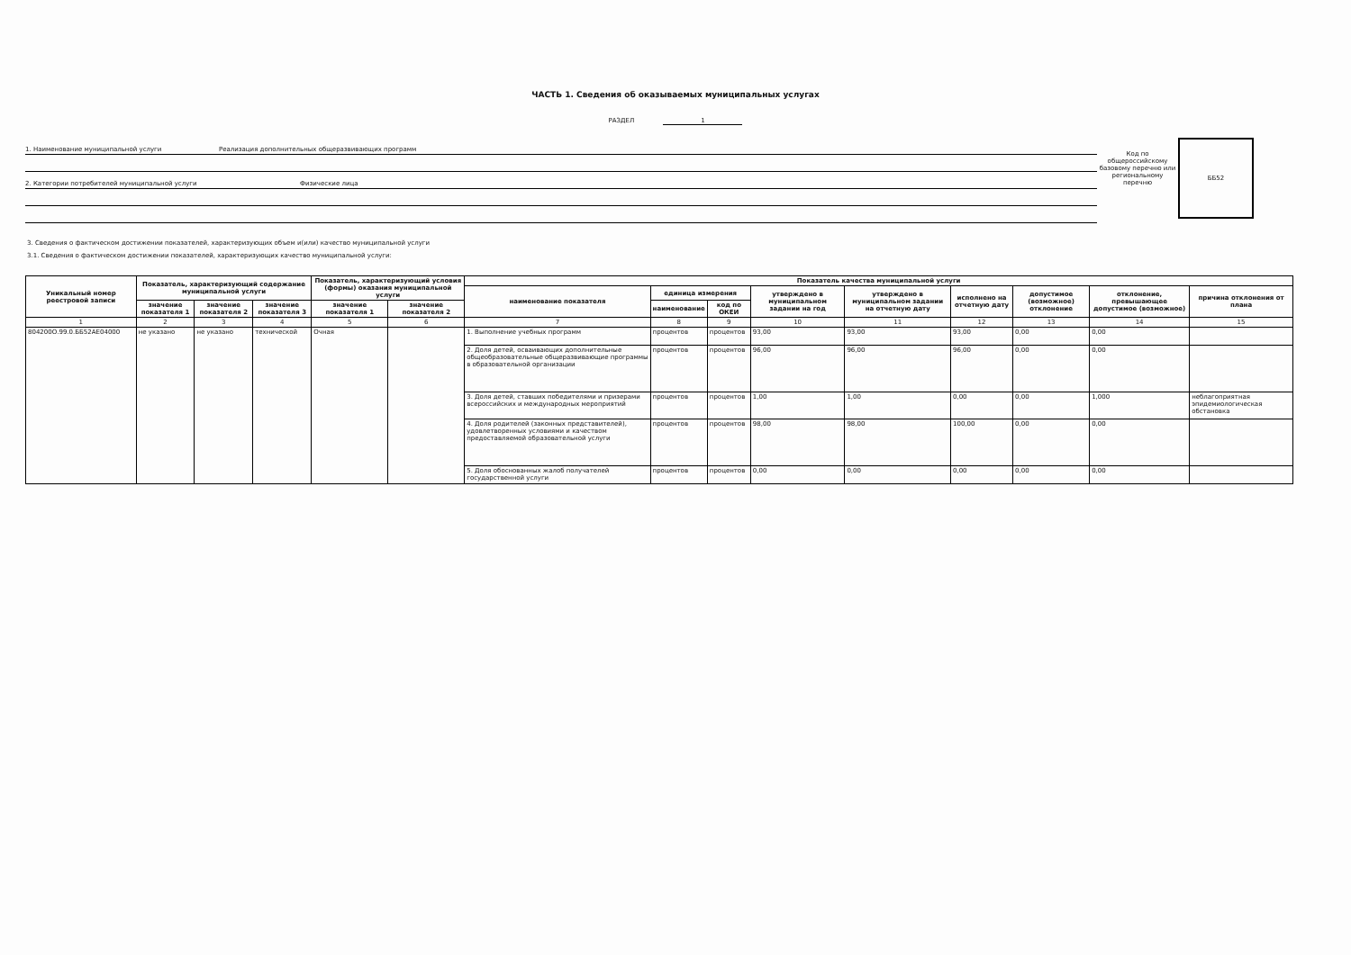ЧАСТЬ 1. Сведения об оказываемых муниципальных услугах
РАЗДЕЛ 1
1. Наименование муниципальной услуги Реализация дополнительных общеразвивающих программ
2. Категории потребителей муниципальной услуги Физические лица
Код по общероссийскому базовому перечню или региональному перечню
ББ52
3. Сведения о фактическом достижении показателей, характеризующих объем и(или) качество муниципальной услуги
3.1. Сведения о фактическом достижении показателей, характеризующих качество муниципальной услуги:
| Уникальный номер реестровой записи | Показатель, характеризующий содержание муниципальной услуги | | | Показатель, характеризующий условия (формы) оказания муниципальной услуги | | Показатель качества муниципальной услуги | | | | | | | | |
| --- | --- | --- | --- | --- | --- | --- | --- | --- | --- | --- | --- | --- | --- | --- |
| | | | | | | наименование показателя | единица измерения | | утверждено в муниципальном задании на год | утверждено в муниципальном задании на отчетную дату | исполнено на отчетную дату | допустимое (возможное) отклонение | отклонение, превышающее допустимое (возможное) | причина отклонения от плана |
| | значение показателя 1 | значение показателя 2 | значение показателя 3 | значение показателя 1 | значение показателя 2 | | наименование | код по ОКЕИ | | | | | | |
| 1 | 2 | 3 | 4 | 5 | 6 | 7 | 8 | 9 | 10 | 11 | 12 | 13 | 14 | 15 |
| 804200О.99.0.ББ52АЕ04000 | не указано | не указано | технической | Очная | | 1. Выполнение учебных программ | процентов | процентов | 93,00 | 93,00 | 93,00 | 0,00 | 0,00 | |
| | | | | | | 2. Доля детей, осваивающих дополнительные общеобразовательные общеразвивающие программы в образовательной организации | процентов | процентов | 96,00 | 96,00 | 96,00 | 0,00 | 0,00 | |
| | | | | | | 3. Доля детей, ставших победителями и призерами всероссийских и международных мероприятий | процентов | процентов | 1,00 | 1,00 | 0,00 | 0,00 | 1,000 | неблагоприятная эпидемиологическая обстановка |
| | | | | | | 4. Доля родителей (законных представителей), удовлетворенных условиями и качеством предоставляемой образовательной услуги | процентов | процентов | 98,00 | 98,00 | 100,00 | 0,00 | 0,00 | |
| | | | | | | 5. Доля обоснованных жалоб получателей государственной услуги | процентов | процентов | 0,00 | 0,00 | 0,00 | 0,00 | 0,00 | |